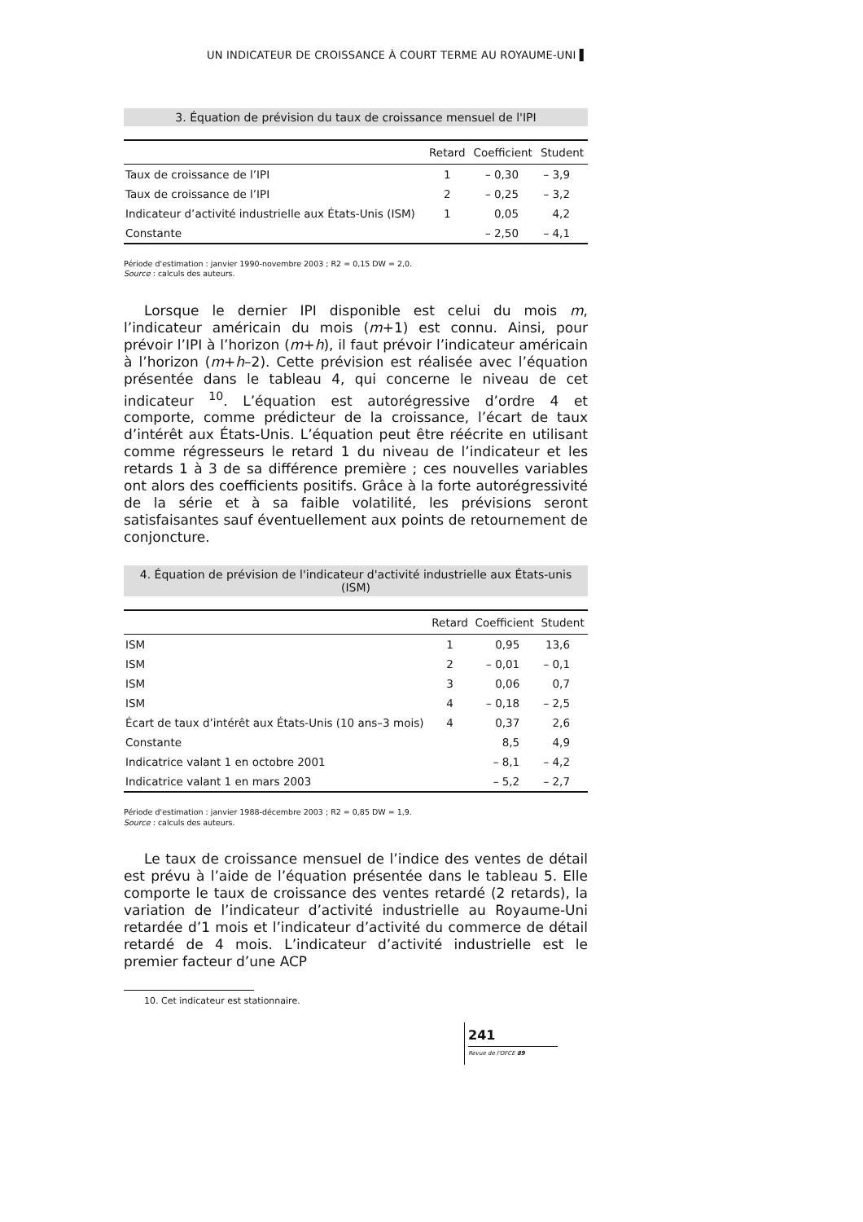UN INDICATEUR DE CROISSANCE À COURT TERME AU ROYAUME-UNI ▌
3. Équation de prévision du taux de croissance mensuel de l'IPI
| | Retard | Coefficient | Student |
| --- | --- | --- | --- |
| Taux de croissance de l’IPI | 1 | – 0,30 | – 3,9 |
| Taux de croissance de l’IPI | 2 | – 0,25 | – 3,2 |
| Indicateur d’activité industrielle aux États-Unis (ISM) | 1 | 0,05 | 4,2 |
| Constante | | – 2,50 | – 4,1 |
Période d'estimation : janvier 1990-novembre 2003 ; R2 = 0,15 DW = 2,0.
Source : calculs des auteurs.
Lorsque le dernier IPI disponible est celui du mois m, l’indicateur américain du mois (m+1) est connu. Ainsi, pour prévoir l’IPI à l’horizon (m+h), il faut prévoir l’indicateur américain à l’horizon (m+h–2). Cette prévision est réalisée avec l’équation présentée dans le tableau 4, qui concerne le niveau de cet indicateur <sup>10</sup>. L’équation est autorégressive d’ordre 4 et comporte, comme prédicteur de la croissance, l’écart de taux d’intérêt aux États-Unis. L’équation peut être réécrite en utilisant comme régresseurs le retard 1 du niveau de l’indicateur et les retards 1 à 3 de sa différence première ; ces nouvelles variables ont alors des coefficients positifs. Grâce à la forte autorégressivité de la série et à sa faible volatilité, les prévisions seront satisfaisantes sauf éventuellement aux points de retournement de conjoncture.
4. Équation de prévision de l'indicateur d'activité industrielle aux États-unis (ISM)
| | Retard | Coefficient | Student |
| --- | --- | --- | --- |
| ISM | 1 | 0,95 | 13,6 |
| ISM | 2 | – 0,01 | – 0,1 |
| ISM | 3 | 0,06 | 0,7 |
| ISM | 4 | – 0,18 | – 2,5 |
| Écart de taux d’intérêt aux États-Unis (10 ans–3 mois) | 4 | 0,37 | 2,6 |
| Constante | | 8,5 | 4,9 |
| Indicatrice valant 1 en octobre 2001 | | – 8,1 | – 4,2 |
| Indicatrice valant 1 en mars 2003 | | – 5,2 | – 2,7 |
Période d'estimation : janvier 1988-décembre 2003 ; R2 = 0,85 DW = 1,9.
Source : calculs des auteurs.
Le taux de croissance mensuel de l’indice des ventes de détail est prévu à l’aide de l’équation présentée dans le tableau 5. Elle comporte le taux de croissance des ventes retardé (2 retards), la variation de l’indicateur d’activité industrielle au Royaume-Uni retardée d’1 mois et l’indicateur d’activité du commerce de détail retardé de 4 mois. L’indicateur d’activité industrielle est le premier facteur d’une ACP
10. Cet indicateur est stationnaire.
241
Revue de l'OFCE 89